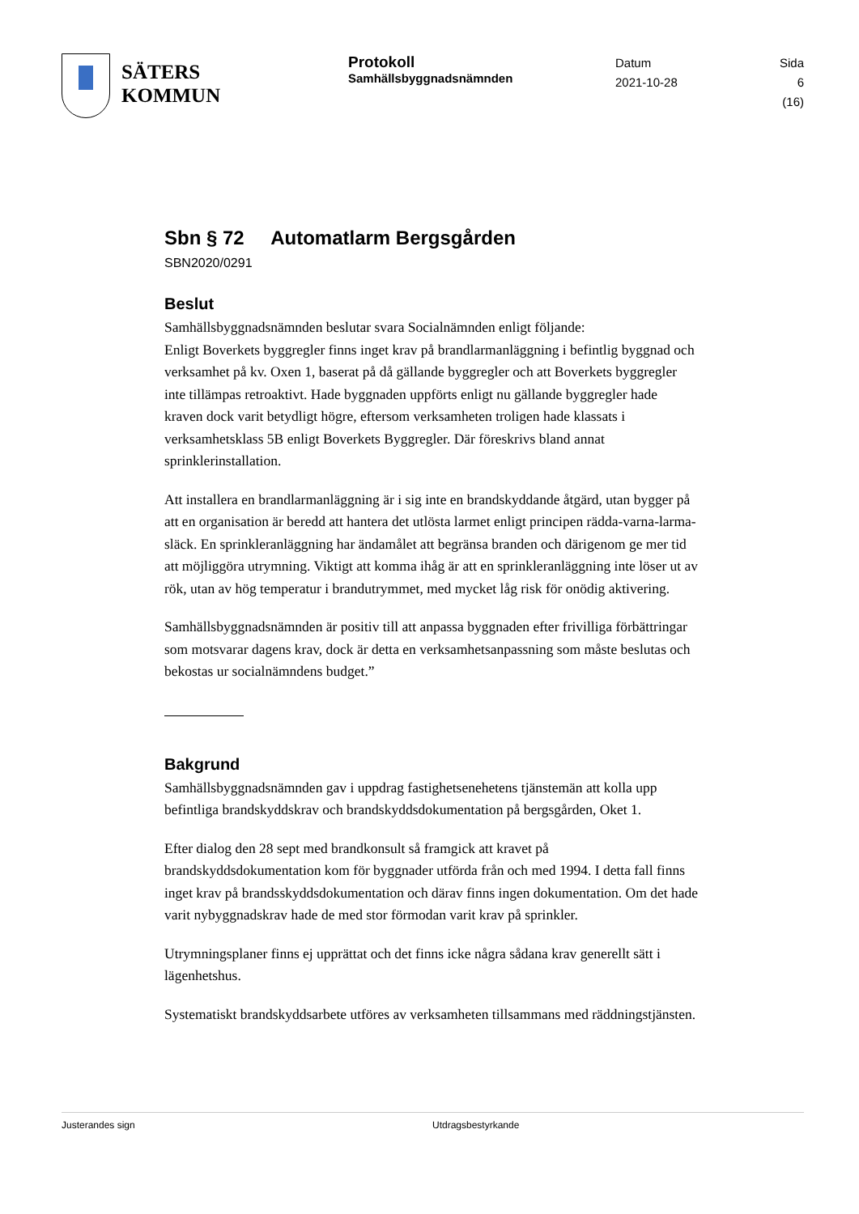SÄTERS
KOMMUN
Protokoll
Samhällsbyggnadsnämnden
Datum
2021-10-28
Sida
6 (16)
Sbn § 72 Automatlarm Bergsgården
SBN2020/0291
Beslut
Samhällsbyggnadsnämnden beslutar svara Socialnämnden enligt följande:
Enligt Boverkets byggregler finns inget krav på brandlarmanläggning i befintlig byggnad och verksamhet på kv. Oxen 1, baserat på då gällande byggregler och att Boverkets byggregler inte tillämpas retroaktivt. Hade byggnaden uppförts enligt nu gällande byggregler hade kraven dock varit betydligt högre, eftersom verksamheten troligen hade klassats i verksamhetsklass 5B enligt Boverkets Byggregler. Där föreskrivs bland annat sprinklerinstallation.
Att installera en brandlarmanläggning är i sig inte en brandskyddande åtgärd, utan bygger på att en organisation är beredd att hantera det utlösta larmet enligt principen rädda-varna-larma-släck. En sprinkleranläggning har ändamålet att begränsa branden och därigenom ge mer tid att möjliggöra utrymning. Viktigt att komma ihåg är att en sprinkleranläggning inte löser ut av rök, utan av hög temperatur i brandutrymmet, med mycket låg risk för onödig aktivering.
Samhällsbyggnadsnämnden är positiv till att anpassa byggnaden efter frivilliga förbättringar som motsvarar dagens krav, dock är detta en verksamhetsanpassning som måste beslutas och bekostas ur socialnämndens budget.”
Bakgrund
Samhällsbyggnadsnämnden gav i uppdrag fastighetsenehetens tjänstemän att kolla upp befintliga brandskyddskrav och brandskyddsdokumentation på bergsgården, Oket 1.
Efter dialog den 28 sept med brandkonsult så framgick att kravet på brandskyddsdokumentation kom för byggnader utförda från och med 1994. I detta fall finns inget krav på brandsskyddsdokumentation och därav finns ingen dokumentation. Om det hade varit nybyggnadskrav hade de med stor förmodan varit krav på sprinkler.
Utrymningsplaner finns ej upprättat och det finns icke några sådana krav generellt sätt i lägenhetshus.
Systematiskt brandskyddsarbete utföres av verksamheten tillsammans med räddningstjänsten.
Justerandes sign Utdragsbestyrkande